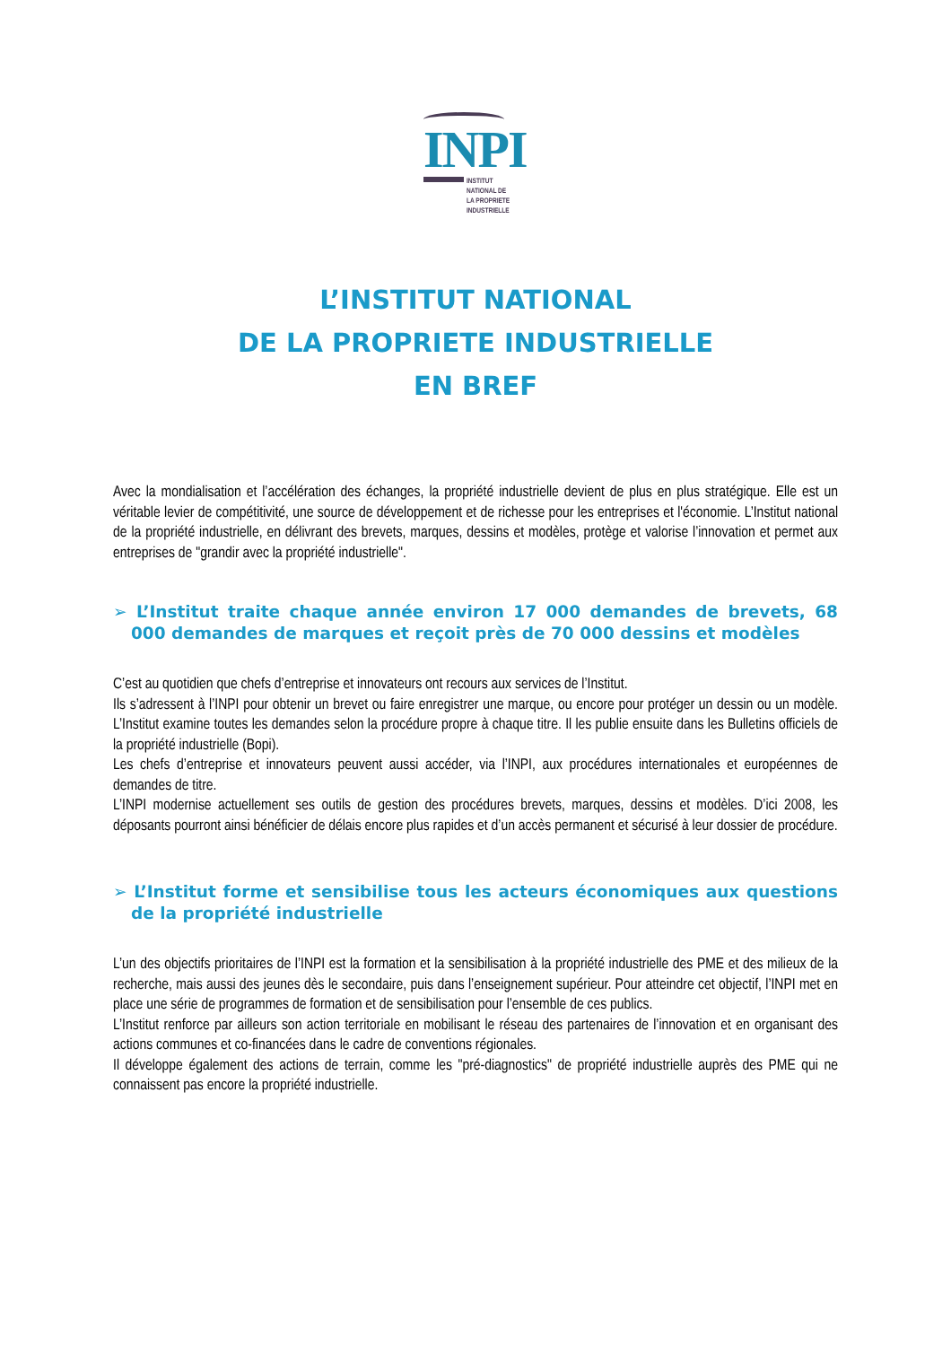INPI
INSTITUT
NATIONAL DE
LA PROPRIETE
INDUSTRIELLE
L’INSTITUT NATIONAL
DE LA PROPRIETE INDUSTRIELLE
EN BREF
Avec la mondialisation et l’accélération des échanges, la propriété industrielle devient de plus en plus stratégique. Elle est un véritable levier de compétitivité, une source de développement et de richesse pour les entreprises et l'économie. L’Institut national de la propriété industrielle, en délivrant des brevets, marques, dessins et modèles, protège et valorise l’innovation et permet aux entreprises de "grandir avec la propriété industrielle".
➢ L’Institut traite chaque année environ 17 000 demandes de brevets, 68 000 demandes de marques et reçoit près de 70 000 dessins et modèles
C’est au quotidien que chefs d’entreprise et innovateurs ont recours aux services de l’Institut.
Ils s’adressent à l’INPI pour obtenir un brevet ou faire enregistrer une marque, ou encore pour protéger un dessin ou un modèle. L’Institut examine toutes les demandes selon la procédure propre à chaque titre. Il les publie ensuite dans les Bulletins officiels de la propriété industrielle (Bopi).
Les chefs d’entreprise et innovateurs peuvent aussi accéder, via l’INPI, aux procédures internationales et européennes de demandes de titre.
L’INPI modernise actuellement ses outils de gestion des procédures brevets, marques, dessins et modèles. D’ici 2008, les déposants pourront ainsi bénéficier de délais encore plus rapides et d’un accès permanent et sécurisé à leur dossier de procédure.
➢ L’Institut forme et sensibilise tous les acteurs économiques aux questions de la propriété industrielle
L’un des objectifs prioritaires de l’INPI est la formation et la sensibilisation à la propriété industrielle des PME et des milieux de la recherche, mais aussi des jeunes dès le secondaire, puis dans l’enseignement supérieur. Pour atteindre cet objectif, l’INPI met en place une série de programmes de formation et de sensibilisation pour l’ensemble de ces publics.
L’Institut renforce par ailleurs son action territoriale en mobilisant le réseau des partenaires de l’innovation et en organisant des actions communes et co-financées dans le cadre de conventions régionales.
Il développe également des actions de terrain, comme les "pré-diagnostics" de propriété industrielle auprès des PME qui ne connaissent pas encore la propriété industrielle.